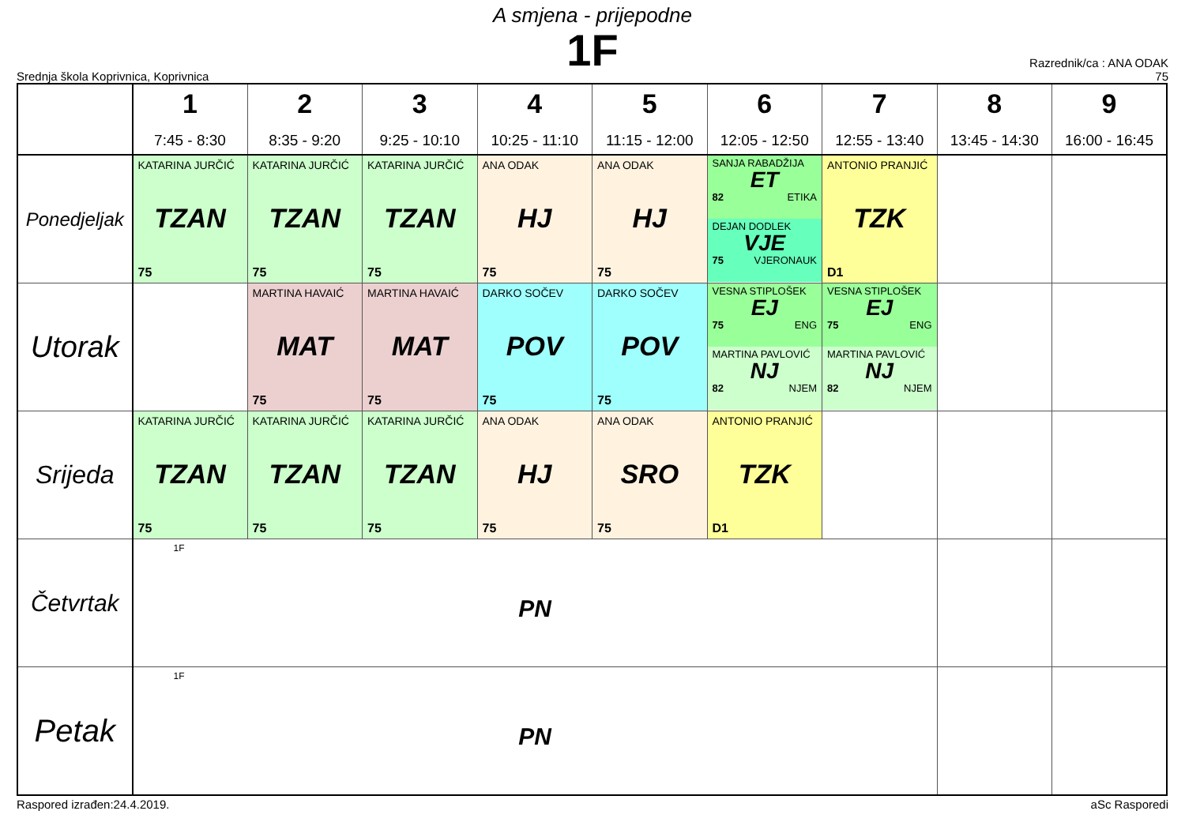A smjena - prijepodne
1F
Srednja škola Koprivnica, Koprivnica
Razrednik/ca : ANA ODAK
75
| | 1 7:45 - 8:30 | 2 8:35 - 9:20 | 3 9:25 - 10:10 | 4 10:25 - 11:10 | 5 11:15 - 12:00 | 6 12:05 - 12:50 | 7 12:55 - 13:40 | 8 13:45 - 14:30 | 9 16:00 - 16:45 |
| --- | --- | --- | --- | --- | --- | --- | --- | --- | --- |
| Ponedjeljak | KATARINA JURČIĆ TZAN 75 | KATARINA JURČIĆ TZAN 75 | KATARINA JURČIĆ TZAN 75 | ANA ODAK HJ 75 | ANA ODAK HJ 75 | SANJA RABADŽIJA ET 82 ETIKA DEJAN DODLEK VJE 75 VJERONAUK | ANTONIO PRANJIĆ TZK D1 | | |
| Utorak | | MARTINA HAVAIĆ MAT 75 | MARTINA HAVAIĆ MAT 75 | DARKO SOČEV POV 75 | DARKO SOČEV POV 75 | VESNA STIPLOŠEK EJ 75 ENG MARTINA PAVLOVIĆ NJ 82 NJEM | VESNA STIPLOŠEK EJ 75 ENG MARTINA PAVLOVIĆ NJ 82 NJEM | | |
| Srijeda | KATARINA JURČIĆ TZAN 75 | KATARINA JURČIĆ TZAN 75 | KATARINA JURČIĆ TZAN 75 | ANA ODAK HJ 75 | ANA ODAK SRO 75 | ANTONIO PRANJIĆ TZK D1 | | | |
| Četvrtak | 1F PN | | | | | | | | |
| Petak | 1F PN | | | | | | | | |
Raspored izrađen:24.4.2019. aSc Rasporedi